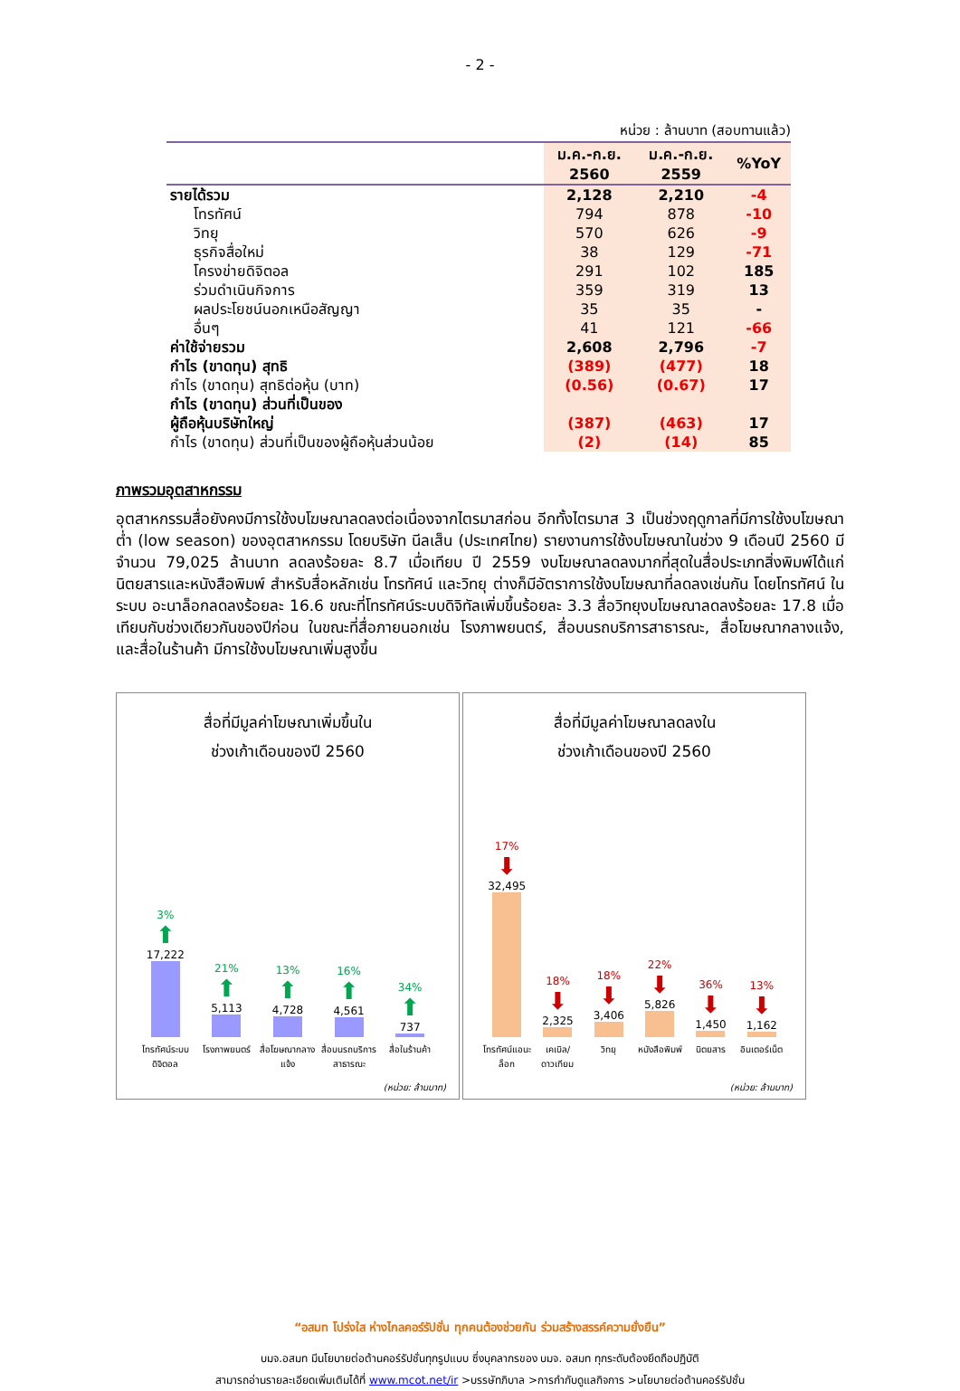- 2 -
หน่วย : ล้านบาท (สอบทานแล้ว)
| | ม.ค.-ก.ย. 2560 | ม.ค.-ก.ย. 2559 | %YoY |
| --- | --- | --- | --- |
| รายได้รวม | 2,128 | 2,210 | -4 |
| โทรทัศน์ | 794 | 878 | -10 |
| วิทยุ | 570 | 626 | -9 |
| ธุรกิจสื่อใหม่ | 38 | 129 | -71 |
| โครงข่ายดิจิตอล | 291 | 102 | 185 |
| ร่วมดำเนินกิจการ | 359 | 319 | 13 |
| ผลประโยชน์นอกเหนือสัญญา | 35 | 35 | - |
| อื่นๆ | 41 | 121 | -66 |
| ค่าใช้จ่ายรวม | 2,608 | 2,796 | -7 |
| กำไร (ขาดทุน) สุทธิ | (389) | (477) | 18 |
| กำไร (ขาดทุน) สุทธิต่อหุ้น (บาท) | (0.56) | (0.67) | 17 |
| กำไร (ขาดทุน) ส่วนที่เป็นของ ผู้ถือหุ้นบริษัทใหญ่ | (387) | (463) | 17 |
| กำไร (ขาดทุน) ส่วนที่เป็นของผู้ถือหุ้นส่วนน้อย | (2) | (14) | 85 |
ภาพรวมอุตสาหกรรม
อุตสาหกรรมสื่อยังคงมีการใช้งบโฆษณาลดลงต่อเนื่องจากไตรมาสก่อน อีกทั้งไตรมาส 3 เป็นช่วงฤดูกาลที่มีการใช้งบโฆษณาต่ำ (low season) ของอุตสาหกรรม โดยบริษัท นีลเส็น (ประเทศไทย) รายงานการใช้งบโฆษณาในช่วง 9 เดือนปี 2560 มีจำนวน 79,025 ล้านบาท ลดลงร้อยละ 8.7 เมื่อเทียบ ปี 2559 งบโฆษณาลดลงมากที่สุดในสื่อประเภทสิ่งพิมพ์ได้แก่ นิตยสารและหนังสือพิมพ์ สำหรับสื่อหลักเช่น โทรทัศน์ และวิทยุ ต่างก็มีอัตราการใช้งบโฆษณาที่ลดลงเช่นกัน โดยโทรทัศน์ ในระบบ อะนาล็อกลดลงร้อยละ 16.6 ขณะที่โทรทัศน์ระบบดิจิทัลเพิ่มขึ้นร้อยละ 3.3 สื่อวิทยุงบโฆษณาลดลงร้อยละ 17.8 เมื่อเทียบกับช่วงเดียวกันของปีก่อน ในขณะที่สื่อภายนอกเช่น โรงภาพยนตร์, สื่อบนรถบริการสาธารณะ, สื่อโฆษณากลางแจ้ง, และสื่อในร้านค้า มีการใช้งบโฆษณาเพิ่มสูงขึ้น
สื่อที่มีมูลค่าโฆษณาเพิ่มขึ้นใน
ช่วงเก้าเดือนของปี 2560
3%
⬆
17,222
21%
⬆
5,113
13%
⬆
4,728
16%
⬆
4,561
34%
⬆
737
โทรทัศน์ระบบดิจิตอล โรงภาพยนตร์ สื่อโฆษณากลางแจ้ง สื่อบนรถบริการสาธารณะ สื่อในร้านค้า
(หน่วย: ล้านบาท)
สื่อที่มีมูลค่าโฆษณาลดลงใน
ช่วงเก้าเดือนของปี 2560
17%
⬇
32,495
18%
⬇
2,325
18%
⬇
3,406
22%
⬇
5,826
36%
⬇
1,450
13%
⬇
1,162
โทรทัศน์แอนะล็อก เคเบิล/ดาวเทียม วิทยุ หนังสือพิมพ์ นิตยสาร อินเตอร์เน็ต
(หน่วย: ล้านบาท)
“อสมท โปร่งใส ห่างไกลคอร์รัปชั่น ทุกคนต้องช่วยกัน ร่วมสร้างสรรค์ความยั่งยืน”
บมจ.อสมท มีนโยบายต่อต้านคอร์รัปชั่นทุกรูปแบบ ซึ่งบุคลากรของ บมจ. อสมท ทุกระดับต้องยึดถือปฏิบัติ
สามารถอ่านรายละเอียดเพิ่มเติมได้ที่ www.mcot.net/ir >บรรษัทภิบาล >การกำกับดูแลกิจการ >นโยบายต่อต้านคอร์รัปชั่น